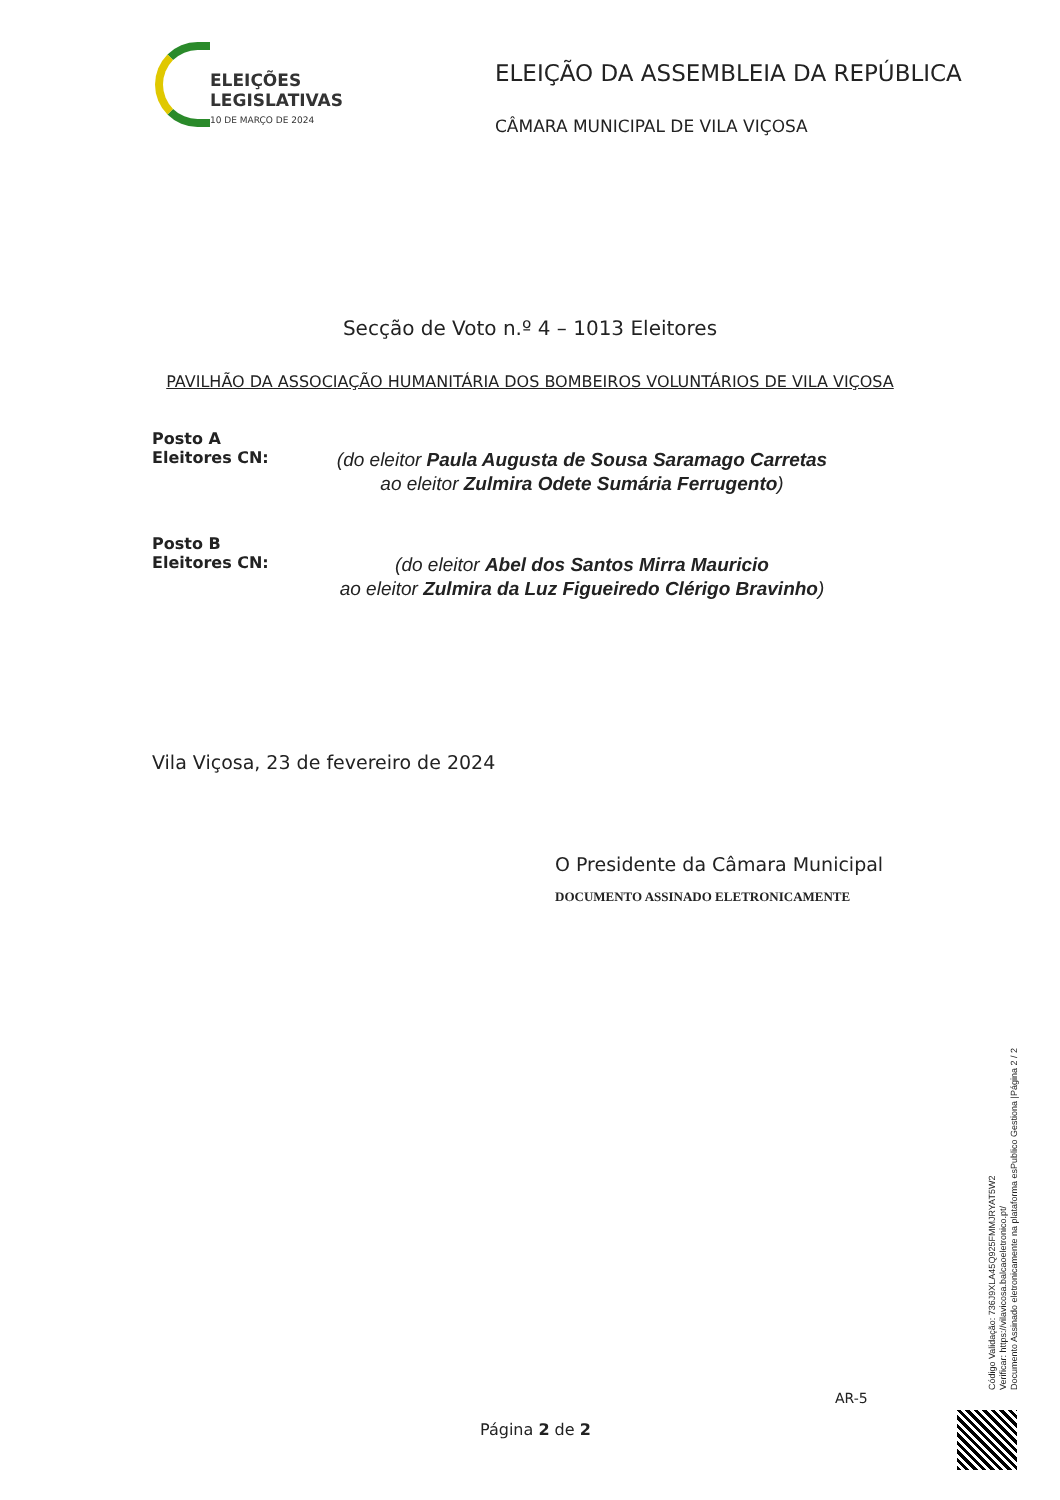ELEIÇÕES
LEGISLATIVAS
10 DE MARÇO DE 2024
ELEIÇÃO DA ASSEMBLEIA DA REPÚBLICA
CÂMARA MUNICIPAL DE VILA VIÇOSA
Secção de Voto n.º 4 – 1013 Eleitores
PAVILHÃO DA ASSOCIAÇÃO HUMANITÁRIA DOS BOMBEIROS VOLUNTÁRIOS DE VILA VIÇOSA
Posto A
Eleitores CN:
(do eleitor Paula Augusta de Sousa Saramago Carretas
ao eleitor Zulmira Odete Sumária Ferrugento)
Posto B
Eleitores CN:
(do eleitor Abel dos Santos Mirra Mauricio
ao eleitor Zulmira da Luz Figueiredo Clérigo Bravinho)
Vila Viçosa, 23 de fevereiro de 2024
O Presidente da Câmara Municipal
DOCUMENTO ASSINADO ELETRONICAMENTE
AR-5
Página 2 de 2
Código Validação: 736J9XLA45Q925FMMJRYAT5W2
Verificar: https://vilavicosa.balcaoeletronico.pt/
Documento Assinado eletronicamente na plataforma esPublico Gestiona |Página 2 / 2